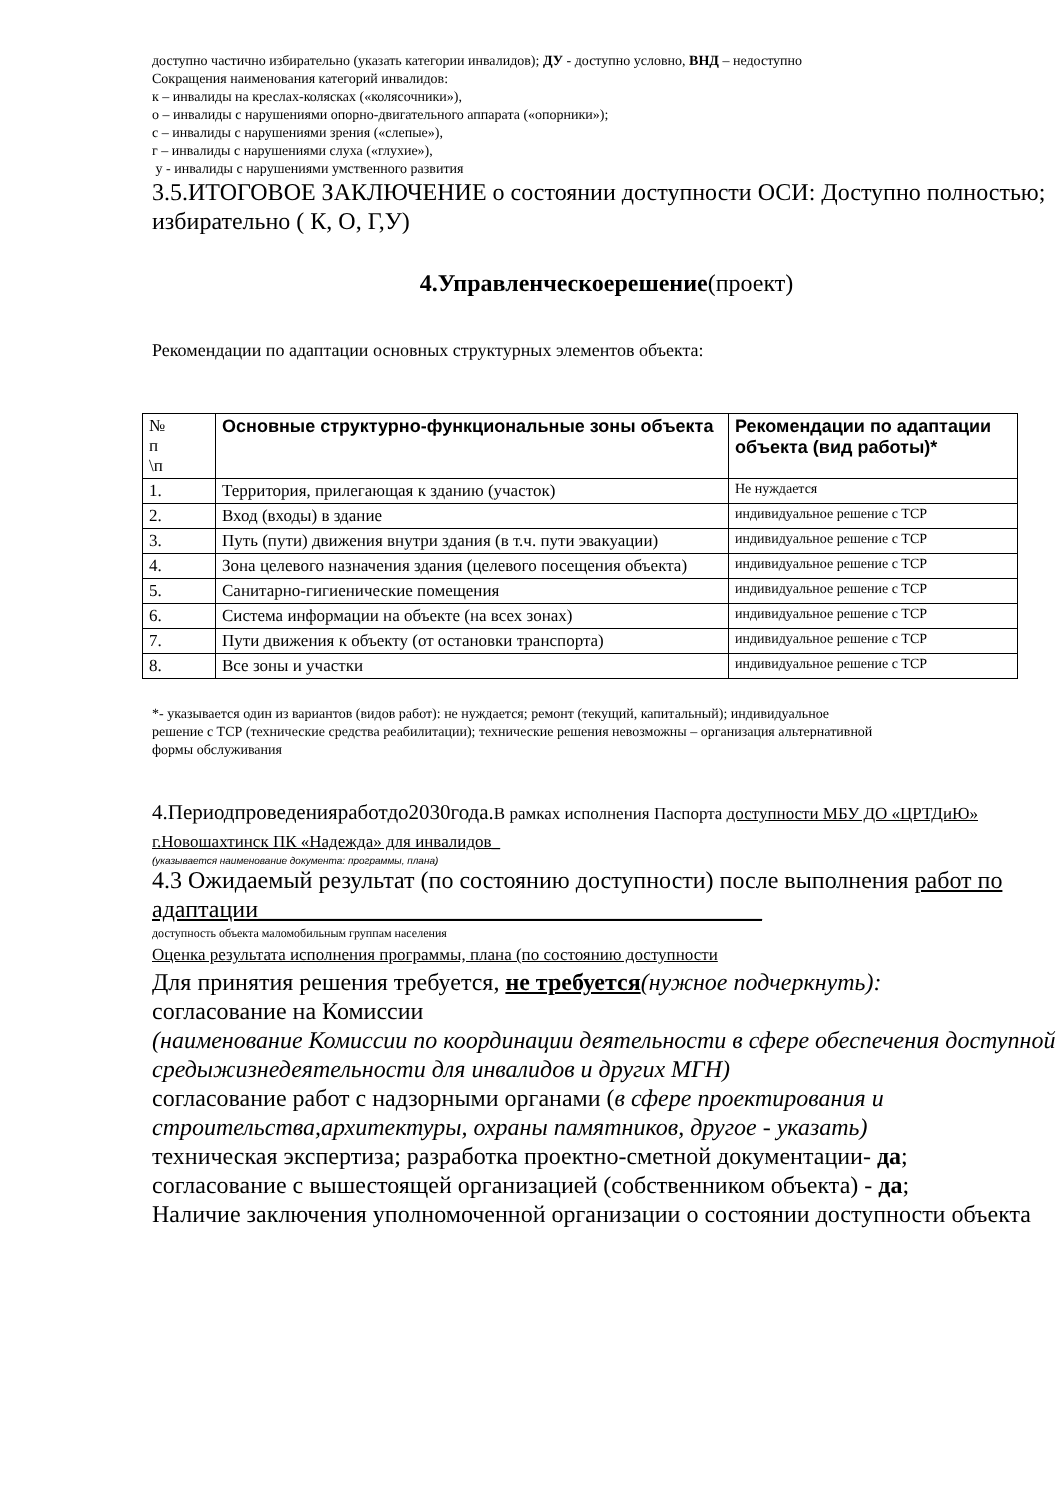доступно частично избирательно (указать категории инвалидов); ДУ - доступно условно, ВНД – недоступно
Сокращения наименования категорий инвалидов:
к – инвалиды на креслах-колясках («колясочники»),
о – инвалиды с нарушениями опорно-двигательного аппарата («опорники»);
с – инвалиды с нарушениями зрения («слепые»),
г – инвалиды с нарушениями слуха («глухие»),
у - инвалиды с нарушениями умственного развития
3.5.ИТОГОВОЕ ЗАКЛЮЧЕНИЕ о состоянии доступности ОСИ: Доступно полностью; избирательно ( К, О, Г,У)
4.Управленческоерешение(проект)
Рекомендации по адаптации основных структурных элементов объекта:
| № п \п | Основные структурно-функциональные зоны объекта | Рекомендации по адаптации объекта (вид работы)* |
| 1. | Территория, прилегающая к зданию (участок) | Не нуждается |
| 2. | Вход (входы) в здание | индивидуальное решение с ТСР |
| 3. | Путь (пути) движения внутри здания (в т.ч. пути эвакуации) | индивидуальное решение с ТСР |
| 4. | Зона целевого назначения здания (целевого посещения объекта) | индивидуальное решение с ТСР |
| 5. | Санитарно-гигиенические помещения | индивидуальное решение с ТСР |
| 6. | Система информации на объекте (на всех зонах) | индивидуальное решение с ТСР |
| 7. | Пути движения к объекту (от остановки транспорта) | индивидуальное решение с ТСР |
| 8. | Все зоны и участки | индивидуальное решение с ТСР |
*- указывается один из вариантов (видов работ): не нуждается; ремонт (текущий, капитальный); индивидуальное
решение с ТСР (технические средства реабилитации); технические решения невозможны – организация альтернативной
формы обслуживания
4.Периодпроведенияработдо2030года.В рамках исполнения Паспорта доступности МБУ ДО «ЦРТДиЮ» г.Новошахтинск ПК «Надежда» для инвалидов_
(указывается наименование документа: программы, плана)
4.3 Ожидаемый результат (по состоянию доступности) после выполнения работ по адаптации__________________________________________
доступность объекта маломобильным группам населения
Оценка результата исполнения программы, плана (по состоянию доступности
Для принятия решения требуется, не требуется(нужное подчеркнуть):
согласование на Комиссии
(наименование Комиссии по координации деятельности в сфере обеспечения доступной средыжизнедеятельности для инвалидов и других МГН)
согласование работ с надзорными органами (в сфере проектирования и строительства,архитектуры, охраны памятников, другое - указать)
техническая экспертиза; разработка проектно-сметной документации- да;
согласование с вышестоящей организацией (собственником объекта) - да;
Наличие заключения уполномоченной организации о состоянии доступности объекта